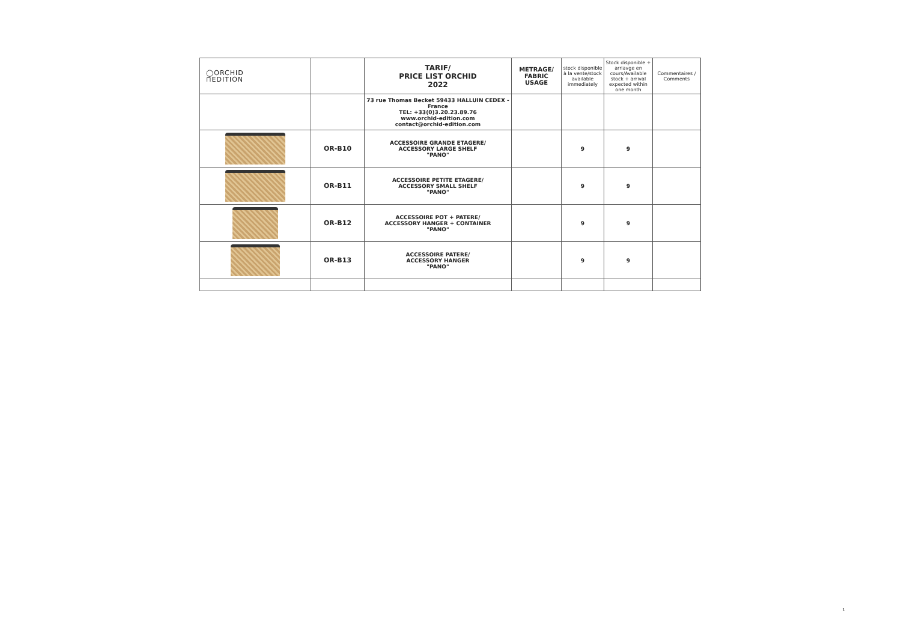| ◯ORCHID ⊓EDITION | | TARIF/ PRICE LIST ORCHID 2022 | METRAGE/ FABRIC USAGE | stock disponible à la vente/stock available immediately | Stock disponible + arriavge en cours/Available stock + arrival expected within one month | Commentaires / Comments |
| | | 73 rue Thomas Becket 59433 HALLUIN CEDEX - France TEL: +33(0)3.20.23.89.76 www.orchid-edition.com contact@orchid-edition.com | | | | |
| | OR-B10 | ACCESSOIRE GRANDE ETAGERE/ ACCESSORY LARGE SHELF "PANO" | | 9 | 9 | |
| | OR-B11 | ACCESSOIRE PETITE ETAGERE/ ACCESSORY SMALL SHELF "PANO" | | 9 | 9 | |
| | OR-B12 | ACCESSOIRE POT + PATERE/ ACCESSORY HANGER + CONTAINER "PANO" | | 9 | 9 | |
| | OR-B13 | ACCESSOIRE PATERE/ ACCESSORY HANGER "PANO" | | 9 | 9 | |
1